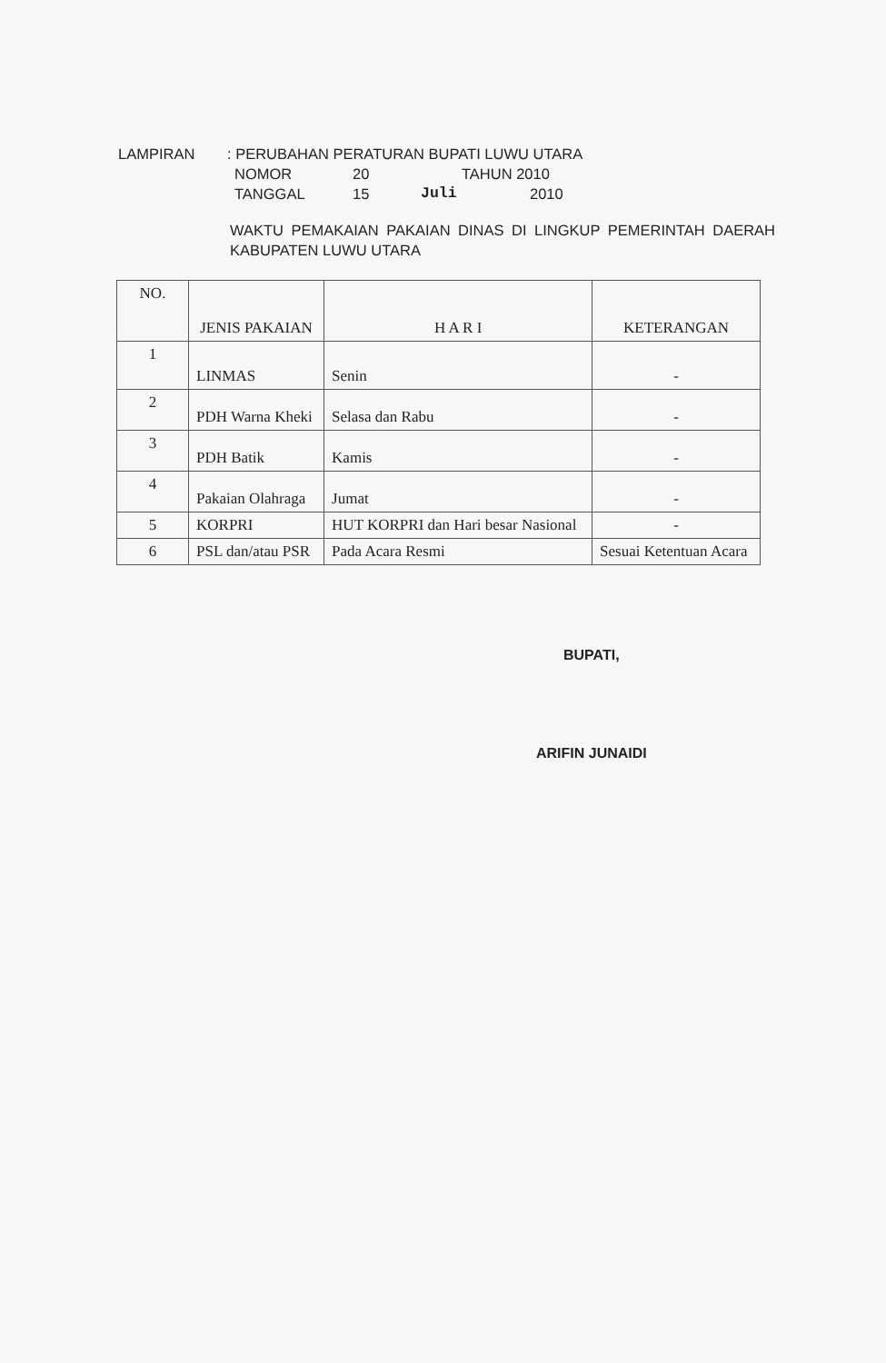LAMPIRAN : PERUBAHAN PERATURAN BUPATI LUWU UTARA
NOMOR 20 TAHUN 2010
TANGGAL 15 Juli 2010
WAKTU PEMAKAIAN PAKAIAN DINAS DI LINGKUP PEMERINTAH DAERAH KABUPATEN LUWU UTARA
| NO. | JENIS PAKAIAN | H A R I | KETERANGAN |
| --- | --- | --- | --- |
| 1 | LINMAS | Senin | - |
| 2 | PDH Warna Kheki | Selasa dan Rabu | - |
| 3 | PDH Batik | Kamis | - |
| 4 | Pakaian Olahraga | Jumat | - |
| 5 | KORPRI | HUT KORPRI dan Hari besar Nasional | - |
| 6 | PSL dan/atau PSR | Pada Acara Resmi | Sesuai Ketentuan Acara |
BUPATI,
ARIFIN JUNAIDI